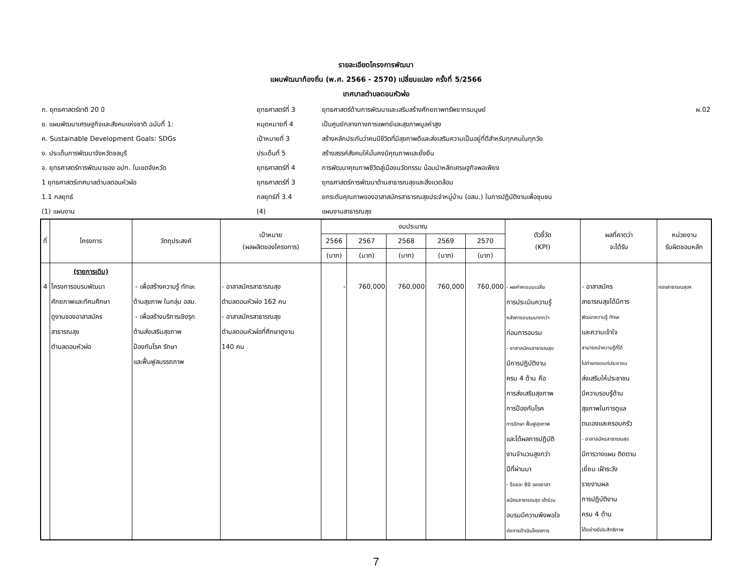รายละเอียดโครงการพัฒนา
แผนพัฒนาท้องถิ่น (พ.ศ. 2566 - 2570) เปลี่ยนแปลง ครั้งที่ 5/2566
เทศบาลตำบลดอนหัวฬ่อ
| ก. ยุทธศาสตร์ชาติ 20 ปี | ยุทธศาสตร์ที่ 3 | ยุทธศาสตร์ด้านการพัฒนาและเสริมสร้างศักยภาพทรัพยากรมนุษย์ | ผ.02 |
| ข. แผนพัฒนาเศรษฐกิจและสังคมแห่งชาติ ฉบับที่ 1: | หมุดหมายที่ 4 | เป็นศูนย์กลางทางการแพทย์และสุขภาพมูลค่าสูง | |
| ค. Sustainable Development Goals: SDGs | เป้าหมายที่ 3 | สร้างหลักประกันว่าคนมีชีวิตที่มีสุขภาพดีและส่งเสริมความเป็นอยู่ที่ดีสำหรับทุกคนในทุกวัย | |
| ง. ประเด็นการพัฒนาจังหวัดชลบุรี | ประเด็นที่ 5 | สร้างสรรค์สังคมให้มั่นคงมีคุณภาพและยั่งยืน | |
| จ. ยุทธศาสตร์การพัฒนาของ อปท. ในเขตจังหวัด | ยุทธศาสตร์ที่ 4 | การพัฒนาคุณภาพชีวิตสู่เมืองนวัตกรรม น้อมนำหลักเศรษฐกิจพอเพียง | |
| 1 ยุทธศาสตร์เทศบาลตำบลดอนหัวฬ่อ | ยุทธศาสตร์ที่ 3 | ยุทธศาสตร์การพัฒนาด้านสาธารณสุขและสิ่งแวดล้อม | |
| 1.1 กลยุทธ์ | กลยุทธ์ที่ 3.4 | ยกระดับคุณภาพของอาสาสมัครสาธารณสุขประจำหมู่บ้าน (อสม.) ในการปฏิบัติงานเพื่อชุมชน | |
| (1) แผนงาน | (4) | แผนงานสาธารณสุข | |
| ที่ | โครงการ | วัตถุประสงค์ | เป้าหมาย (ผลผลิตของโครงการ) | งบประมาณ | | | | | ตัวชี้วัด (KPI) | ผลที่คาดว่า จะได้รับ | หน่วยงาน รับผิดชอบหลัก |
| --- | --- | --- | --- | --- | --- | --- | --- | --- | --- | --- | --- |
| | | | | 2566 | 2567 | 2568 | 2569 | 2570 | | | |
| | | | | (บาท) | (บาท) | (บาท) | (บาท) | (บาท) | | | |
| 4 | (รายการเดิม) โครงการอบรมพัฒนา ศักยภาพและทัศนศึกษา ดูงานของอาสาสมัคร สาธารณสุข ตำบลดอนหัวฬ่อ | - เพื่อสร้างความรู้ ทักษะ ด้านสุขภาพ ในกลุ่ม อสม. - เพื่อสร้างบริการเชิงรุก ด้านส่งเสริมสุขภาพ ป้องกันโรค รักษา และฟื้นฟูสมรรถภาพ | - อาสาสมัครสาธารณสุข ตำบลดอนหัวฬ่อ 162 คน - อาสาสมัครสาธารณสุข ตำบลดอนหัวฬ่อที่ศึกษาดูงาน 140 คน | - | 760,000 | 760,000 | 760,000 | 760,000 | - ผลค่าคะแนนเฉลี่ย การประเมินความรู้ หลังการอบรมมากกว่า ก่อนการอบรม - อาสาสมัครสาธารณสุข มีการปฏิบัติงาน ครบ 4 ด้าน คือ การส่งเสริมสุขภาพ การป้องกันโรค การรักษา ฟื้นฟูสุขภาพ และได้ผลการปฏิบัติ งานจำนวนสูงกว่า ปีที่ผ่านมา - ร้อยละ 80 ของอาสา สมัครสาธารณสุข เข้าร่วม อบรมมีความพึงพอใจ ต่อการดำเนินโครงการ | - อาสาสมัคร สาธารณสุขได้มีการ พัฒนาความรู้ ทักษะ และความเข้าใจ สามารถนำความรู้ที่ได้ ไปถ่ายทอดแก่ประชาชน ส่งเสริมให้ประชาชน มีความรอบรู้ด้าน สุขภาพในการดูแล ตนเองและครอบครัว - อาสาสมัครสาธารณสุข มีการวางแผน ติดตาม เยี่ยม เฝ้าระวัง รายงานผล การปฏิบัติงาน ครบ 4 ด้าน ได้อย่างมีประสิทธิภาพ | กองสาธารณสุขฯ |
7